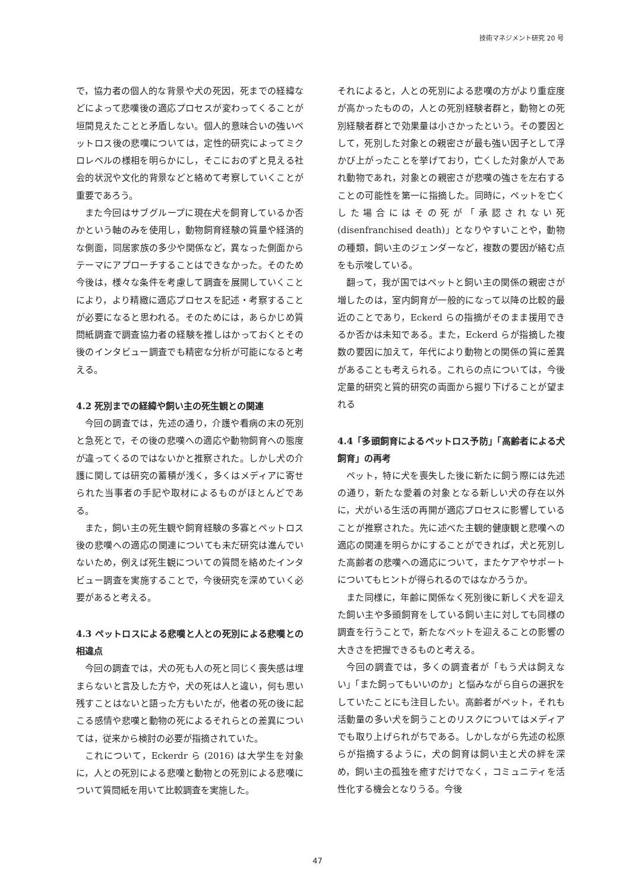技術マネジメント研究 20 号
で，協力者の個人的な背景や犬の死因，死までの経緯などによって悲嘆後の適応プロセスが変わってくることが垣間見えたことと矛盾しない。個人的意味合いの強いペットロス後の悲嘆については，定性的研究によってミクロレベルの様相を明らかにし，そこにおのずと見える社会的状況や文化的背景などと絡めて考察していくことが重要であろう。
また今回はサブグループに現在犬を飼育しているか否かという軸のみを使用し，動物飼育経験の質量や経済的な側面，同居家族の多少や関係など，異なった側面からテーマにアプローチすることはできなかった。そのため今後は，様々な条件を考慮して調査を展開していくことにより，より精緻に適応プロセスを記述・考察することが必要になると思われる。そのためには，あらかじめ質問紙調査で調査協力者の経験を推しはかっておくとその後のインタビュー調査でも精密な分析が可能になると考える。
4.2 死別までの経緯や飼い主の死生観との関連
今回の調査では，先述の通り，介護や看病の末の死別と急死とで，その後の悲嘆への適応や動物飼育への態度が違ってくるのではないかと推察された。しかし犬の介護に関しては研究の蓄積が浅く，多くはメディアに寄せられた当事者の手記や取材によるものがほとんどである。
また，飼い主の死生観や飼育経験の多寡とペットロス後の悲嘆への適応の関連についても未だ研究は進んでいないため，例えば死生観についての質問を絡めたインタビュー調査を実施することで，今後研究を深めていく必要があると考える。
4.3 ペットロスによる悲嘆と人との死別による悲嘆との相違点
今回の調査では，犬の死も人の死と同じく喪失感は埋まらないと言及した方や，犬の死は人と違い，何も思い残すことはないと語った方もいたが，他者の死の後に起こる感情や悲嘆と動物の死によるそれらとの差異については，従来から検討の必要が指摘されていた。
これについて，Eckerdr ら (2016) は大学生を対象に，人との死別による悲嘆と動物との死別による悲嘆について質問紙を用いて比較調査を実施した。
それによると，人との死別による悲嘆の方がより重症度が高かったものの，人との死別経験者群と，動物との死別経験者群とで効果量は小さかったという。その要因として，死別した対象との親密さが最も強い因子として浮かび上がったことを挙げており，亡くした対象が人であれ動物であれ，対象との親密さが悲嘆の強さを左右することの可能性を第一に指摘した。同時に，ペットを亡くした場合にはその死が「承認されない死 (disenfranchised death)」となりやすいことや，動物の種類，飼い主のジェンダーなど，複数の要因が絡む点をも示唆している。
翻って，我が国ではペットと飼い主の関係の親密さが増したのは，室内飼育が一般的になって以降の比較的最近のことであり，Eckerd らの指摘がそのまま援用できるか否かは未知である。また，Eckerd らが指摘した複数の要因に加えて，年代により動物との関係の質に差異があることも考えられる。これらの点については，今後定量的研究と質的研究の両面から掘り下げることが望まれる
4.4「多頭飼育によるペットロス予防」「高齢者による犬飼育」の再考
ペット，特に犬を喪失した後に新たに飼う際には先述の通り，新たな愛着の対象となる新しい犬の存在以外に，犬がいる生活の再開が適応プロセスに影響していることが推察された。先に述べた主観的健康観と悲嘆への適応の関連を明らかにすることができれば，犬と死別した高齢者の悲嘆への適応について，またケアやサポートについてもヒントが得られるのではなかろうか。
また同様に，年齢に関係なく死別後に新しく犬を迎えた飼い主や多頭飼育をしている飼い主に対しても同様の調査を行うことで，新たなペットを迎えることの影響の大きさを把握できるものと考える。
今回の調査では，多くの調査者が「もう犬は飼えない」「また飼ってもいいのか」と悩みながら自らの選択をしていたことにも注目したい。高齢者がペット，それも活動量の多い犬を飼うことのリスクについてはメディアでも取り上げられがちである。しかしながら先述の松原らが指摘するように，犬の飼育は飼い主と犬の絆を深め，飼い主の孤独を癒すだけでなく，コミュニティを活性化する機会となりうる。今後
47